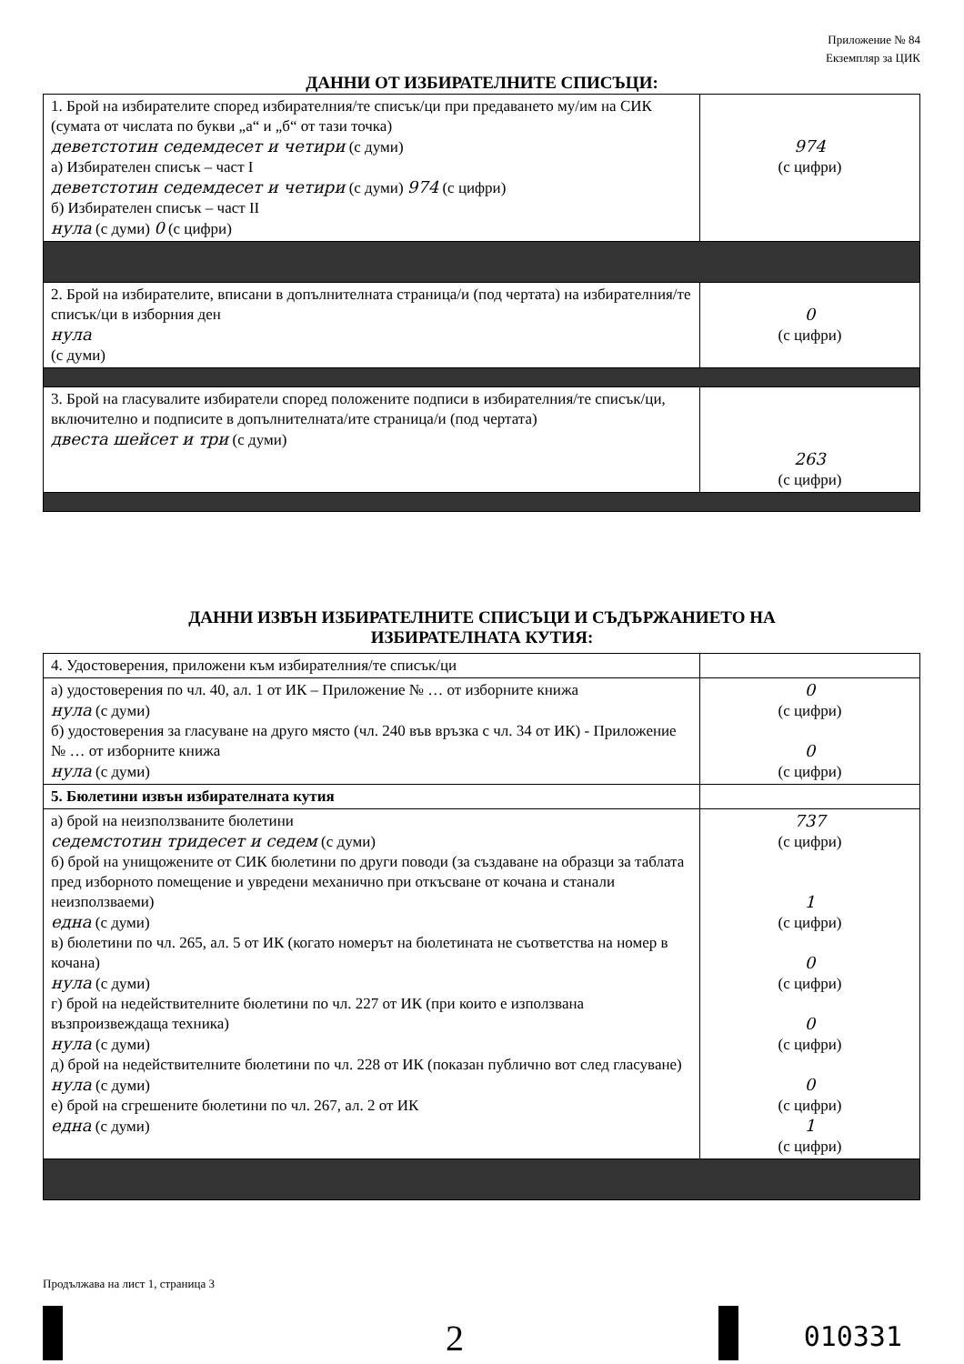Приложение № 84
Екземпляр за ЦИК
ДАННИ ОТ ИЗБИРАТЕЛНИТЕ СПИСЪЦИ:
| 1. Брой на избирателите според избирателния/те списък/ци при предаването му/им на СИК (сумата от числата по букви „а“ и „б“ от тази точка) деветстотин седемдесет и четири (с думи) а) Избирателен списък – част I деветстотин седемдесет и четири (с думи) 974 (с цифри) б) Избирателен списък – част II нула (с думи) 0 (с цифри) | 974 (с цифри) |
| 2. Брой на избирателите, вписани в допълнителната страница/и (под чертата) на избирателния/те списък/ци в изборния ден нула (с думи) | 0 (с цифри) |
| 3. Брой на гласувалите избиратели според положените подписи в избирателния/те списък/ци, включително и подписите в допълнителната/ите страница/и (под чертата) двеста шейсет и три (с думи) | 263 (с цифри) |
ДАННИ ИЗВЪН ИЗБИРАТЕЛНИТЕ СПИСЪЦИ И СЪДЪРЖАНИЕТО НА
ИЗБИРАТЕЛНАТА КУТИЯ:
| 4. Удостоверения, приложени към избирателния/те списък/ци | |
| а) удостоверения по чл. 40, ал. 1 от ИК – Приложение № … от изборните книжа нула (с думи) б) удостоверения за гласуване на друго място (чл. 240 във връзка с чл. 34 от ИК) - Приложение № … от изборните книжа нула (с думи) | 0 (с цифри) 0 (с цифри) |
| 5. Бюлетини извън избирателната кутия | |
| а) брой на неизползваните бюлетини седемстотин тридесет и седем (с думи) б) брой на унищожените от СИК бюлетини по други поводи (за създаване на образци за таблата пред изборното помещение и увредени механично при откъсване от кочана и станали неизползваеми) една (с думи) в) бюлетини по чл. 265, ал. 5 от ИК (когато номерът на бюлетината не съответства на номер в кочана) нула (с думи) г) брой на недействителните бюлетини по чл. 227 от ИК (при които е използвана възпроизвеждаща техника) нула (с думи) д) брой на недействителните бюлетини по чл. 228 от ИК (показан публично вот след гласуване) нула (с думи) е) брой на сгрешените бюлетини по чл. 267, ал. 2 от ИК една (с думи) | 737 (с цифри) 1 (с цифри) 0 (с цифри) 0 (с цифри) 0 (с цифри) 1 (с цифри) |
Продължава на лист 1, страница 3
2 010331